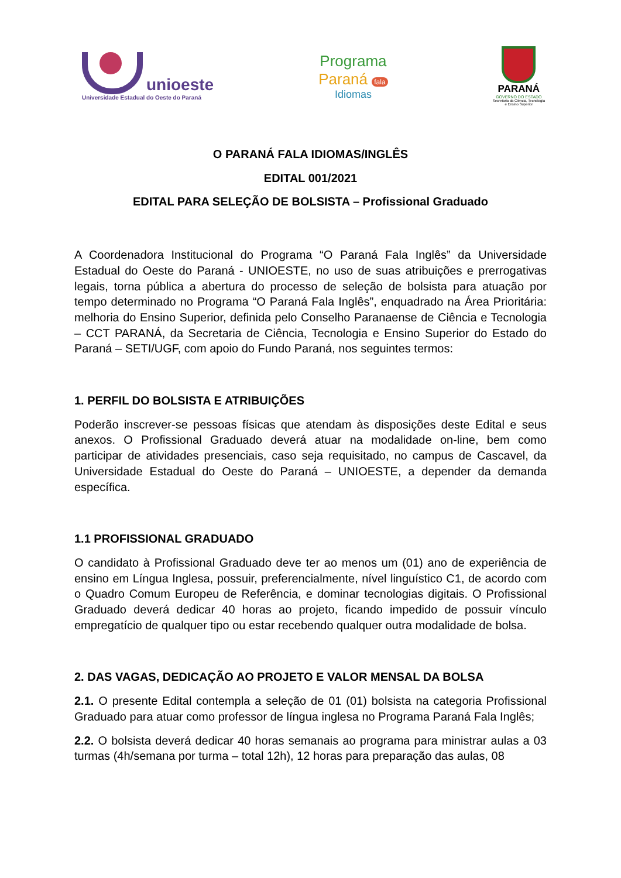unioeste
Universidade Estadual do Oeste do Paraná
Programa
Paraná fala
Idiomas
PARANÁ
GOVERNO DO ESTADO
Secretaria da Ciência, Tecnologia
e Ensino Superior
O PARANÁ FALA IDIOMAS/INGLÊS
EDITAL 001/2021
EDITAL PARA SELEÇÃO DE BOLSISTA – Profissional Graduado
A Coordenadora Institucional do Programa “O Paraná Fala Inglês” da Universidade Estadual do Oeste do Paraná - UNIOESTE, no uso de suas atribuições e prerrogativas legais, torna pública a abertura do processo de seleção de bolsista para atuação por tempo determinado no Programa “O Paraná Fala Inglês”, enquadrado na Área Prioritária: melhoria do Ensino Superior, definida pelo Conselho Paranaense de Ciência e Tecnologia – CCT PARANÁ, da Secretaria de Ciência, Tecnologia e Ensino Superior do Estado do Paraná – SETI/UGF, com apoio do Fundo Paraná, nos seguintes termos:
1. PERFIL DO BOLSISTA E ATRIBUIÇÕES
Poderão inscrever-se pessoas físicas que atendam às disposições deste Edital e seus anexos. O Profissional Graduado deverá atuar na modalidade on-line, bem como participar de atividades presenciais, caso seja requisitado, no campus de Cascavel, da Universidade Estadual do Oeste do Paraná – UNIOESTE, a depender da demanda específica.
1.1 PROFISSIONAL GRADUADO
O candidato à Profissional Graduado deve ter ao menos um (01) ano de experiência de ensino em Língua Inglesa, possuir, preferencialmente, nível linguístico C1, de acordo com o Quadro Comum Europeu de Referência, e dominar tecnologias digitais. O Profissional Graduado deverá dedicar 40 horas ao projeto, ficando impedido de possuir vínculo empregatício de qualquer tipo ou estar recebendo qualquer outra modalidade de bolsa.
2. DAS VAGAS, DEDICAÇÃO AO PROJETO E VALOR MENSAL DA BOLSA
2.1. O presente Edital contempla a seleção de 01 (01) bolsista na categoria Profissional Graduado para atuar como professor de língua inglesa no Programa Paraná Fala Inglês;
2.2. O bolsista deverá dedicar 40 horas semanais ao programa para ministrar aulas a 03 turmas (4h/semana por turma – total 12h), 12 horas para preparação das aulas, 08